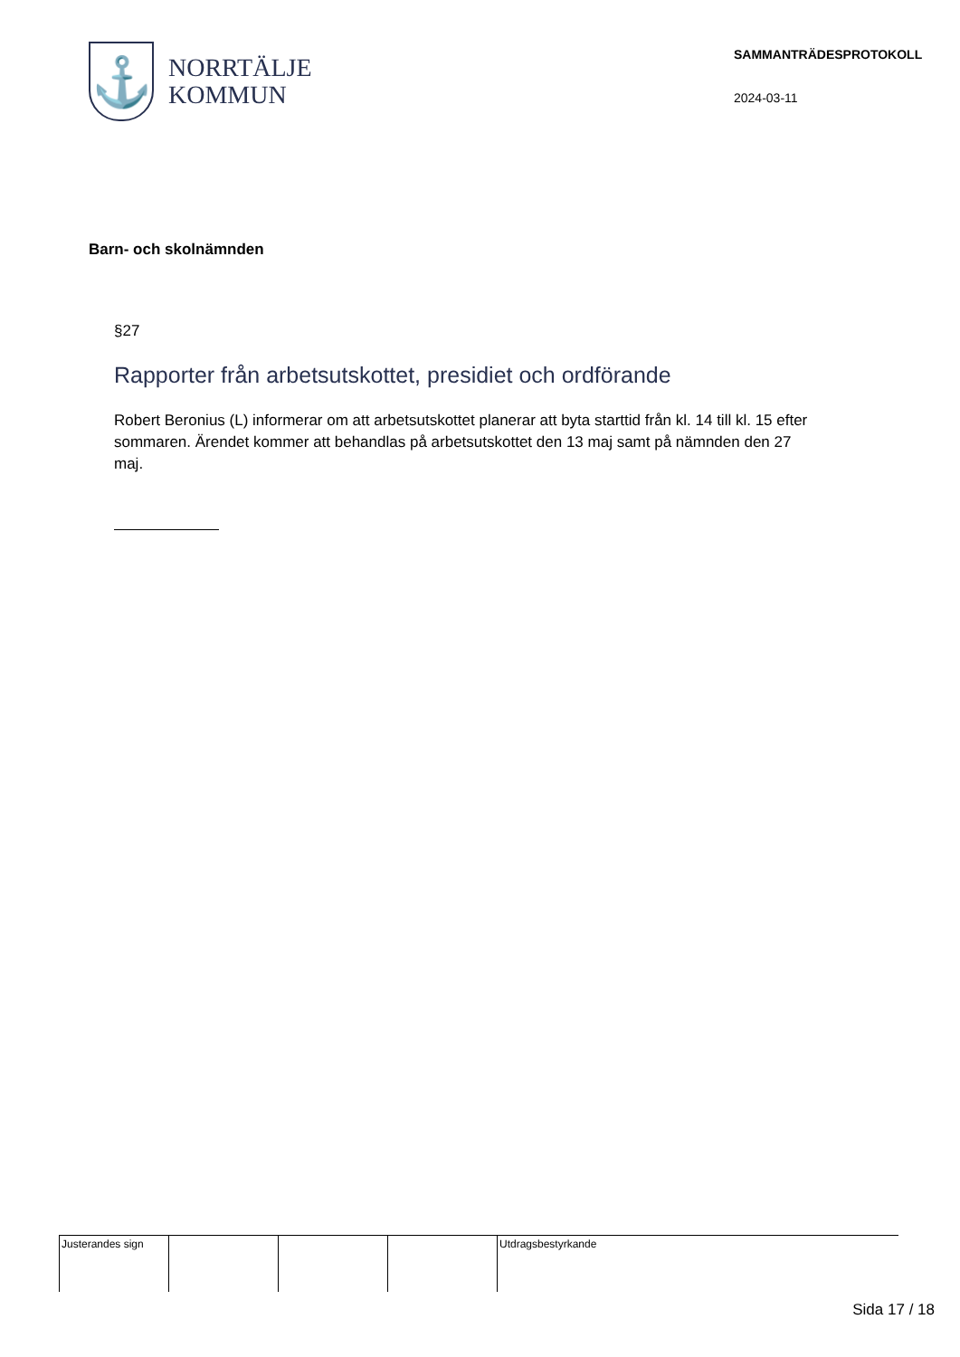⚓
NORRTÄLJE
KOMMUN
SAMMANTRÄDESPROTOKOLL
2024-03-11
Barn- och skolnämnden
§27
Rapporter från arbetsutskottet, presidiet och ordförande
Robert Beronius (L) informerar om att arbetsutskottet planerar att byta starttid från kl. 14 till kl. 15 efter sommaren. Ärendet kommer att behandlas på arbetsutskottet den 13 maj samt på nämnden den 27 maj.
Justerandes sign Utdragsbestyrkande
Sida 17 / 18